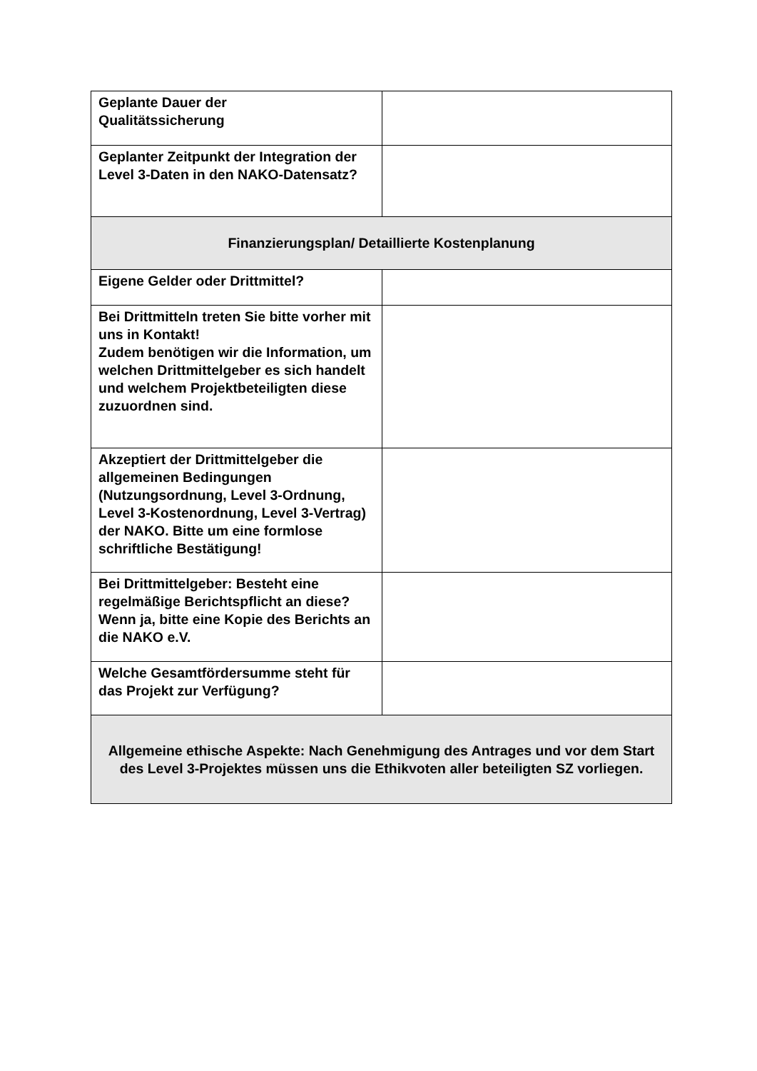| Geplante Dauer der Qualitätssicherung | |
| Geplanter Zeitpunkt der Integration der Level 3-Daten in den NAKO-Datensatz? | |
| Finanzierungsplan/ Detaillierte Kostenplanung | |
| Eigene Gelder oder Drittmittel? | |
| Bei Drittmitteln treten Sie bitte vorher mit uns in Kontakt! Zudem benötigen wir die Information, um welchen Drittmittelgeber es sich handelt und welchem Projektbeteiligten diese zuzuordnen sind. | |
| Akzeptiert der Drittmittelgeber die allgemeinen Bedingungen (Nutzungsordnung, Level 3-Ordnung, Level 3-Kostenordnung, Level 3-Vertrag) der NAKO. Bitte um eine formlose schriftliche Bestätigung! | |
| Bei Drittmittelgeber: Besteht eine regelmäßige Berichtspflicht an diese? Wenn ja, bitte eine Kopie des Berichts an die NAKO e.V. | |
| Welche Gesamtfördersumme steht für das Projekt zur Verfügung? | |
| Allgemeine ethische Aspekte: Nach Genehmigung des Antrages und vor dem Start des Level 3-Projektes müssen uns die Ethikvoten aller beteiligten SZ vorliegen. | |